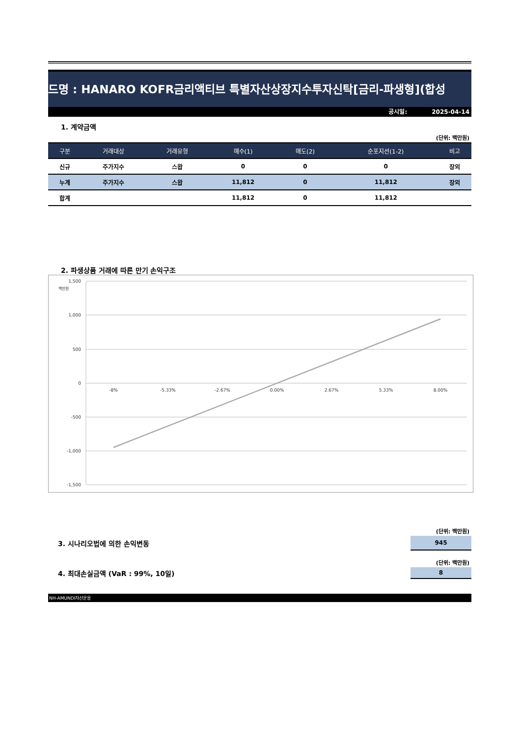드명 : HANARO KOFR금리액티브 특별자산상장지수투자신탁[금리-파생형](합성
공시일: 2025-04-14
1. 계약금액
(단위: 백만원)
| 구분 | 거래대상 | 거래유형 | 매수(1) | 매도(2) | 순포지션(1-2) | 비고 |
| --- | --- | --- | --- | --- | --- | --- |
| 신규 | 주가지수 | 스왑 | 0 | 0 | 0 | 장외 |
| 누계 | 주가지수 | 스왑 | 11,812 | 0 | 11,812 | 장외 |
| 합계 | | | 11,812 | 0 | 11,812 | |
2. 파생상품 거래에 따른 만기 손익구조
백만원
1,500
1,000
500
0
-500
-1,000
-1,500
-8%
-5.33%
-2.67%
0.00%
2.67%
5.33%
8.00%
(단위: 백만원)
3. 시나리오법에 의한 손익변동
945
(단위: 백만원)
4. 최대손실금액 (VaR : 99%, 10일)
8
NH-AMUNDI자산운용